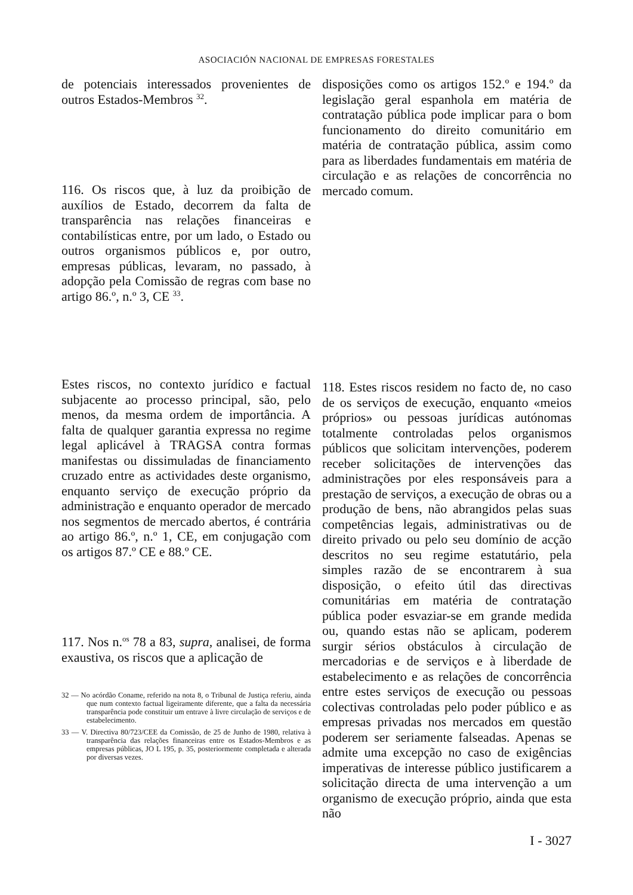ASOCIACIÓN NACIONAL DE EMPRESAS FORESTALES
de potenciais interessados provenientes de outros Estados-Membros <sup>32</sup>.
116. Os riscos que, à luz da proibição de auxílios de Estado, decorrem da falta de transparência nas relações financeiras e contabilísticas entre, por um lado, o Estado ou outros organismos públicos e, por outro, empresas públicas, levaram, no passado, à adopção pela Comissão de regras com base no artigo 86.º, n.º 3, CE <sup>33</sup>.
Estes riscos, no contexto jurídico e factual subjacente ao processo principal, são, pelo menos, da mesma ordem de importância. A falta de qualquer garantia expressa no regime legal aplicável à TRAGSA contra formas manifestas ou dissimuladas de financiamento cruzado entre as actividades deste organismo, enquanto serviço de execução próprio da administração e enquanto operador de mercado nos segmentos de mercado abertos, é contrária ao artigo 86.º, n.º 1, CE, em conjugação com os artigos 87.º CE e 88.º CE.
117. Nos n.<sup>os</sup> 78 a 83, supra, analisei, de forma exaustiva, os riscos que a aplicação de
32 — No acórdão Coname, referido na nota 8, o Tribunal de Justiça referiu, ainda que num contexto factual ligeiramente diferente, que a falta da necessária transparência pode constituir um entrave à livre circulação de serviços e de estabelecimento.
33 — V. Directiva 80/723/CEE da Comissão, de 25 de Junho de 1980, relativa à transparência das relações financeiras entre os Estados-Membros e as empresas públicas, JO L 195, p. 35, posteriormente completada e alterada por diversas vezes.
disposições como os artigos 152.º e 194.º da legislação geral espanhola em matéria de contratação pública pode implicar para o bom funcionamento do direito comunitário em matéria de contratação pública, assim como para as liberdades fundamentais em matéria de circulação e as relações de concorrência no mercado comum.
118. Estes riscos residem no facto de, no caso de os serviços de execução, enquanto «meios próprios» ou pessoas jurídicas autónomas totalmente controladas pelos organismos públicos que solicitam intervenções, poderem receber solicitações de intervenções das administrações por eles responsáveis para a prestação de serviços, a execução de obras ou a produção de bens, não abrangidos pelas suas competências legais, administrativas ou de direito privado ou pelo seu domínio de acção descritos no seu regime estatutário, pela simples razão de se encontrarem à sua disposição, o efeito útil das directivas comunitárias em matéria de contratação pública poder esvaziar-se em grande medida ou, quando estas não se aplicam, poderem surgir sérios obstáculos à circulação de mercadorias e de serviços e à liberdade de estabelecimento e as relações de concorrência entre estes serviços de execução ou pessoas colectivas controladas pelo poder público e as empresas privadas nos mercados em questão poderem ser seriamente falseadas. Apenas se admite uma excepção no caso de exigências imperativas de interesse público justificarem a solicitação directa de uma intervenção a um organismo de execução próprio, ainda que esta não
I - 3027